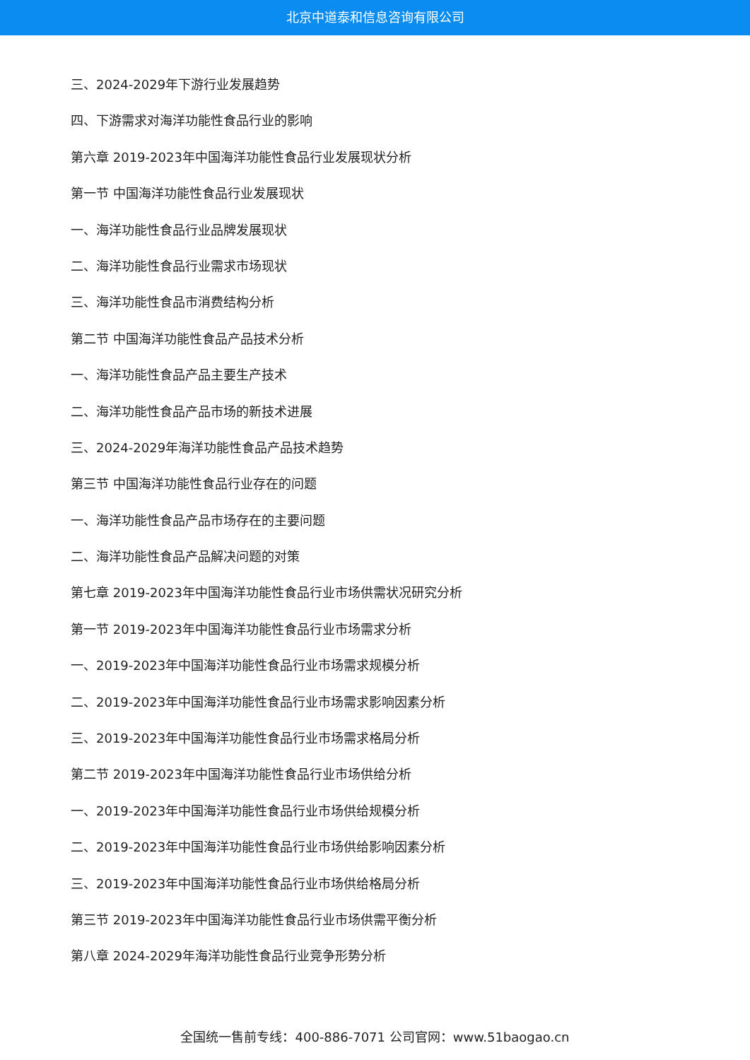北京中道泰和信息咨询有限公司
三、2024-2029年下游行业发展趋势
四、下游需求对海洋功能性食品行业的影响
第六章 2019-2023年中国海洋功能性食品行业发展现状分析
第一节 中国海洋功能性食品行业发展现状
一、海洋功能性食品行业品牌发展现状
二、海洋功能性食品行业需求市场现状
三、海洋功能性食品市消费结构分析
第二节 中国海洋功能性食品产品技术分析
一、海洋功能性食品产品主要生产技术
二、海洋功能性食品产品市场的新技术进展
三、2024-2029年海洋功能性食品产品技术趋势
第三节 中国海洋功能性食品行业存在的问题
一、海洋功能性食品产品市场存在的主要问题
二、海洋功能性食品产品解决问题的对策
第七章 2019-2023年中国海洋功能性食品行业市场供需状况研究分析
第一节 2019-2023年中国海洋功能性食品行业市场需求分析
一、2019-2023年中国海洋功能性食品行业市场需求规模分析
二、2019-2023年中国海洋功能性食品行业市场需求影响因素分析
三、2019-2023年中国海洋功能性食品行业市场需求格局分析
第二节 2019-2023年中国海洋功能性食品行业市场供给分析
一、2019-2023年中国海洋功能性食品行业市场供给规模分析
二、2019-2023年中国海洋功能性食品行业市场供给影响因素分析
三、2019-2023年中国海洋功能性食品行业市场供给格局分析
第三节 2019-2023年中国海洋功能性食品行业市场供需平衡分析
第八章 2024-2029年海洋功能性食品行业竞争形势分析
全国统一售前专线：400-886-7071 公司官网：www.51baogao.cn